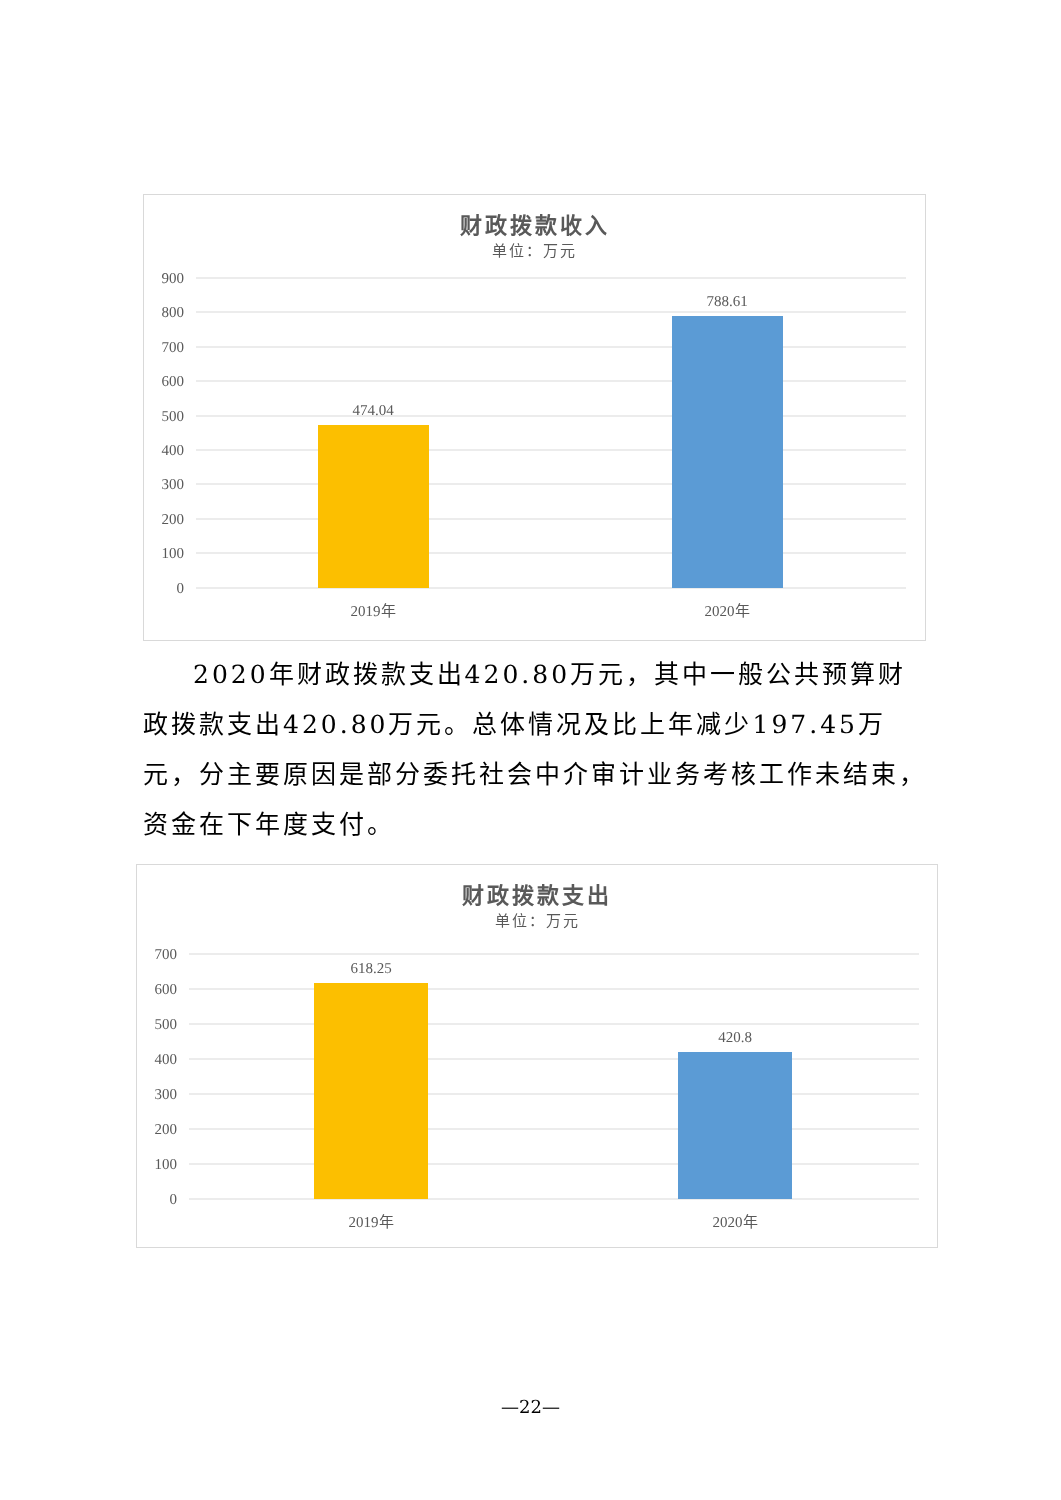财政拨款收入
单位：万元
900
800
700
600
500
400
300
200
100
0
474.04
788.61
2019年
2020年
2020年财政拨款支出420.80万元，其中一般公共预算财政拨款支出420.80万元。总体情况及比上年减少197.45万元，分主要原因是部分委托社会中介审计业务考核工作未结束，资金在下年度支付。
财政拨款支出
单位：万元
700
600
500
400
300
200
100
0
618.25
420.8
2019年
2020年
—22—